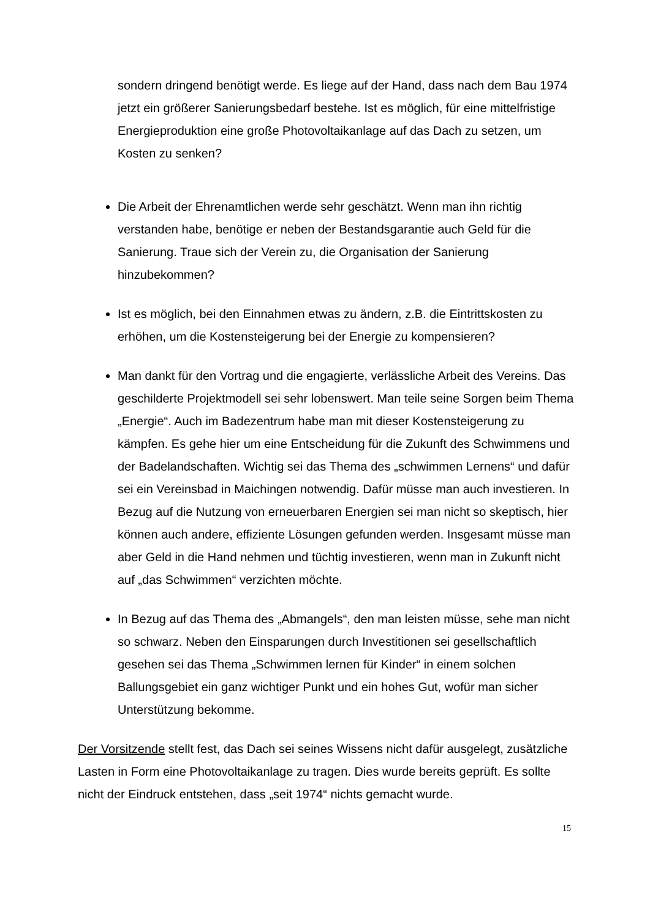sondern dringend benötigt werde. Es liege auf der Hand, dass nach dem Bau 1974 jetzt ein größerer Sanierungsbedarf bestehe. Ist es möglich, für eine mittelfristige Energieproduktion eine große Photovoltaikanlage auf das Dach zu setzen, um Kosten zu senken?
Die Arbeit der Ehrenamtlichen werde sehr geschätzt. Wenn man ihn richtig verstanden habe, benötige er neben der Bestandsgarantie auch Geld für die Sanierung. Traue sich der Verein zu, die Organisation der Sanierung hinzubekommen?
Ist es möglich, bei den Einnahmen etwas zu ändern, z.B. die Eintrittskosten zu erhöhen, um die Kostensteigerung bei der Energie zu kompensieren?
Man dankt für den Vortrag und die engagierte, verlässliche Arbeit des Vereins. Das geschilderte Projektmodell sei sehr lobenswert. Man teile seine Sorgen beim Thema „Energie“. Auch im Badezentrum habe man mit dieser Kostensteigerung zu kämpfen. Es gehe hier um eine Entscheidung für die Zukunft des Schwimmens und der Badelandschaften. Wichtig sei das Thema des „schwimmen Lernens“ und dafür sei ein Vereinsbad in Maichingen notwendig. Dafür müsse man auch investieren. In Bezug auf die Nutzung von erneuerbaren Energien sei man nicht so skeptisch, hier können auch andere, effiziente Lösungen gefunden werden. Insgesamt müsse man aber Geld in die Hand nehmen und tüchtig investieren, wenn man in Zukunft nicht auf „das Schwimmen“ verzichten möchte.
In Bezug auf das Thema des „Abmangels“, den man leisten müsse, sehe man nicht so schwarz. Neben den Einsparungen durch Investitionen sei gesellschaftlich gesehen sei das Thema „Schwimmen lernen für Kinder“ in einem solchen Ballungsgebiet ein ganz wichtiger Punkt und ein hohes Gut, wofür man sicher Unterstützung bekomme.
Der Vorsitzende stellt fest, das Dach sei seines Wissens nicht dafür ausgelegt, zusätzliche Lasten in Form eine Photovoltaikanlage zu tragen. Dies wurde bereits geprüft. Es sollte nicht der Eindruck entstehen, dass „seit 1974“ nichts gemacht wurde.
15